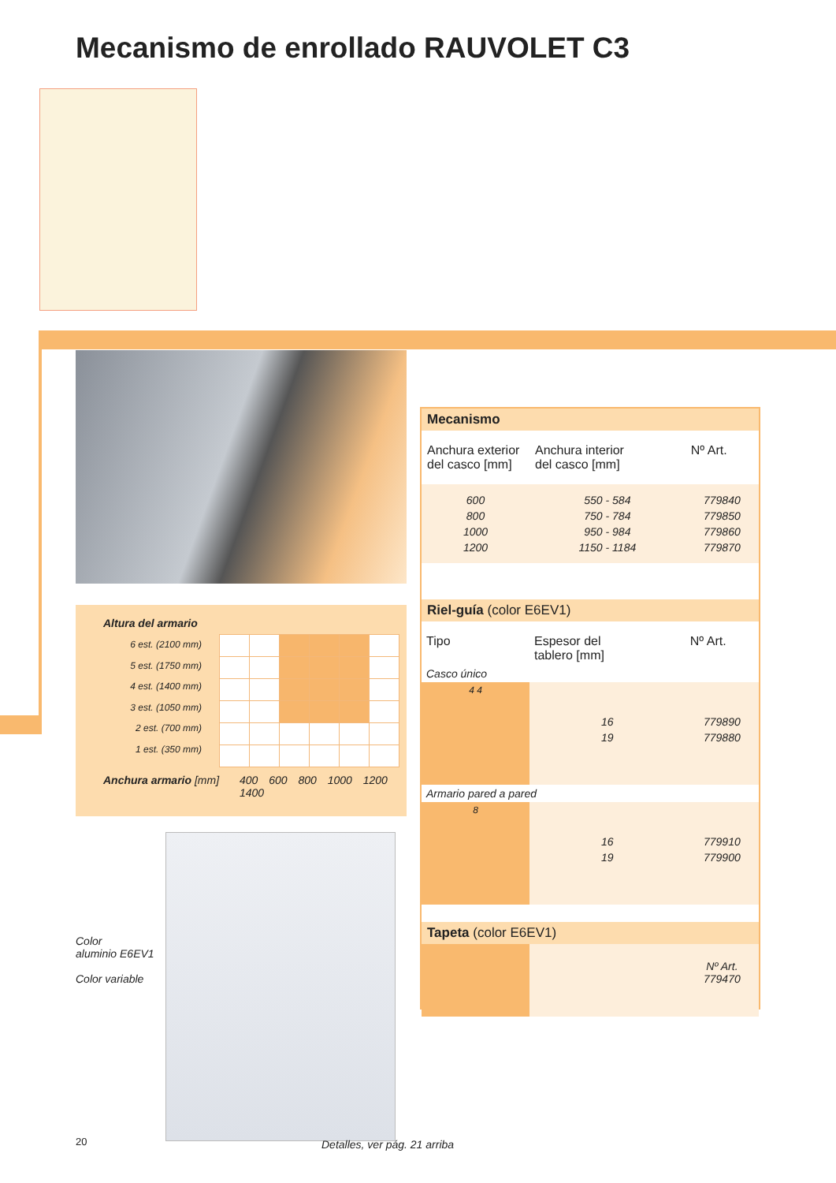Mecanismo de enrollado RAUVOLET C3
Altura del armario
6 est. (2100 mm)
5 est. (1750 mm)
4 est. (1400 mm)
3 est. (1050 mm)
2 est. (700 mm)
1 est. (350 mm)
Anchura armario [mm] 400 600 800 1000 1200 1400
Color
aluminio E6EV1
Color variable
20 Detalles, ver pág. 21 arriba
| Mecanismo | | |
| Anchura exterior del casco [mm] | Anchura interior del casco [mm] | Nº Art. |
| 600 800 1000 1200 | 550 - 584 750 - 784 950 - 984 1150 - 1184 | 779840 779850 779860 779870 |
| Riel-guía (color E6EV1) | | |
| Tipo | Espesor del tablero [mm] | Nº Art. |
| Casco único | | |
| 4 4 | 16 19 | 779890 779880 |
| Armario pared a pared | | |
| 8 | 16 19 | 779910 779900 |
| Tapeta (color E6EV1) | | |
| | | Nº Art. 779470 |